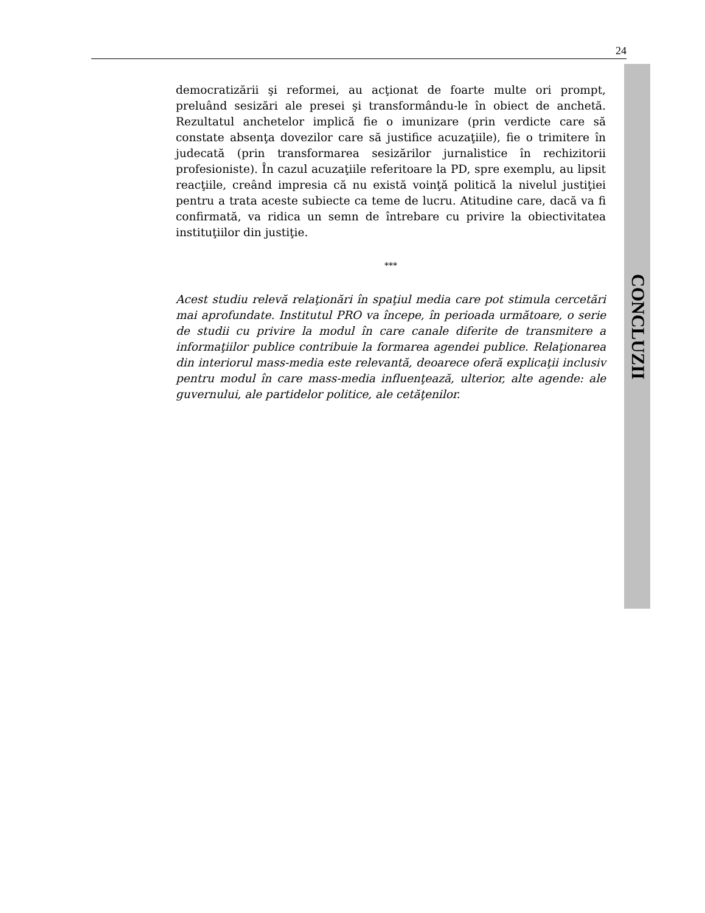24
CONCLUZII
democratizării şi reformei, au acţionat de foarte multe ori prompt, preluând sesizări ale presei şi transformându-le în obiect de anchetă. Rezultatul anchetelor implică fie o imunizare (prin verdicte care să constate absenţa dovezilor care să justifice acuzaţiile), fie o trimitere în judecată (prin transformarea sesizărilor jurnalistice în rechizitorii profesioniste). În cazul acuzaţiile referitoare la PD, spre exemplu, au lipsit reacţiile, creând impresia că nu există voinţă politică la nivelul justiţiei pentru a trata aceste subiecte ca teme de lucru. Atitudine care, dacă va fi confirmată, va ridica un semn de întrebare cu privire la obiectivitatea instituţiilor din justiţie.
***
Acest studiu relevă relaţionări în spaţiul media care pot stimula cercetări mai aprofundate. Institutul PRO va începe, în perioada următoare, o serie de studii cu privire la modul în care canale diferite de transmitere a informaţiilor publice contribuie la formarea agendei publice. Relaţionarea din interiorul mass-media este relevantă, deoarece oferă explicaţii inclusiv pentru modul în care mass-media influenţează, ulterior, alte agende: ale guvernului, ale partidelor politice, ale cetăţenilor.